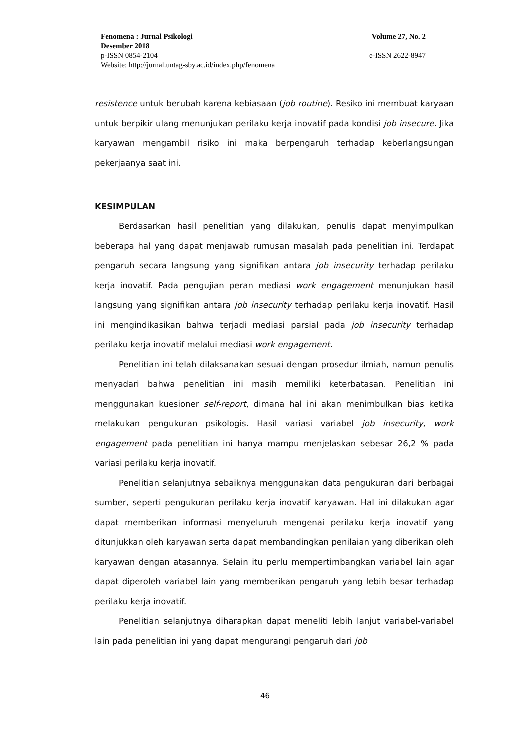Fenomena : Jurnal Psikologi Volume 27, No. 2
Desember 2018
p-ISSN 0854-2104 e-ISSN 2622-8947
Website: http://jurnal.untag-sby.ac.id/index.php/fenomena
resistence untuk berubah karena kebiasaan (job routine). Resiko ini membuat karyaan untuk berpikir ulang menunjukan perilaku kerja inovatif pada kondisi job insecure. Jika karyawan mengambil risiko ini maka berpengaruh terhadap keberlangsungan pekerjaanya saat ini.
KESIMPULAN
Berdasarkan hasil penelitian yang dilakukan, penulis dapat menyimpulkan beberapa hal yang dapat menjawab rumusan masalah pada penelitian ini. Terdapat pengaruh secara langsung yang signifikan antara job insecurity terhadap perilaku kerja inovatif. Pada pengujian peran mediasi work engagement menunjukan hasil langsung yang signifikan antara job insecurity terhadap perilaku kerja inovatif. Hasil ini mengindikasikan bahwa terjadi mediasi parsial pada job insecurity terhadap perilaku kerja inovatif melalui mediasi work engagement.
Penelitian ini telah dilaksanakan sesuai dengan prosedur ilmiah, namun penulis menyadari bahwa penelitian ini masih memiliki keterbatasan. Penelitian ini menggunakan kuesioner self-report, dimana hal ini akan menimbulkan bias ketika melakukan pengukuran psikologis. Hasil variasi variabel job insecurity, work engagement pada penelitian ini hanya mampu menjelaskan sebesar 26,2 % pada variasi perilaku kerja inovatif.
Penelitian selanjutnya sebaiknya menggunakan data pengukuran dari berbagai sumber, seperti pengukuran perilaku kerja inovatif karyawan. Hal ini dilakukan agar dapat memberikan informasi menyeluruh mengenai perilaku kerja inovatif yang ditunjukkan oleh karyawan serta dapat membandingkan penilaian yang diberikan oleh karyawan dengan atasannya. Selain itu perlu mempertimbangkan variabel lain agar dapat diperoleh variabel lain yang memberikan pengaruh yang lebih besar terhadap perilaku kerja inovatif.
Penelitian selanjutnya diharapkan dapat meneliti lebih lanjut variabel-variabel lain pada penelitian ini yang dapat mengurangi pengaruh dari job
46